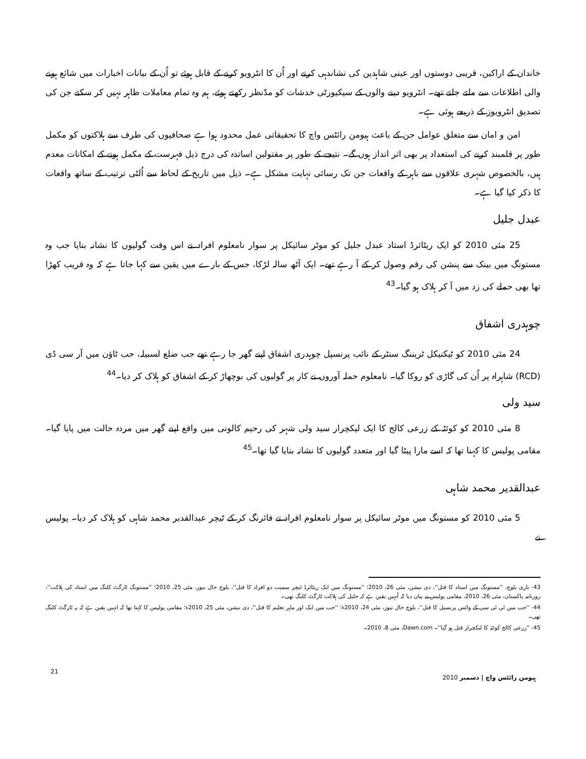خاندان کے اراکین، قریبی دوستوں اور عینی شاہدین کی نشاندہی کرنے اور اُن کا انٹرویو کرنے کے قابل ہوئے تو اُن کے بیانات اخبارات میں شائع ہونے والی اطلاعات سے ملتے جلتے تھے۔ انٹرویو دینے والوں کے سیکیورٹی خدشات کو مدّنظر رکھتے ہوئے، ہم وہ تمام معاملات ظاہر نہیں کر سکتے جن کی تصدیق انٹرویوز کے ذریعے ہوئی ہے۔
امن و امان سے متعلق عوامل جن کے باعث ہیومن رائٹس واچ کا تحقیقاتی عمل محدود ہوا ہے صحافیوں کی طرف سے ہلاکتوں کو مکمل طور پر قلمبند کرنے کی استعداد پر بھی اثر انداز ہوں گے۔ نتیجے کے طور پر مقتولین اساتذہ کی درج ذیل فہرست کے مکمل ہونے کے امکانات معدم ہیں، بالخصوص شہری علاقوں سے باہر کے واقعات جن تک رسائی نہایت مشکل ہے۔ ذیل میں تاریخ کے لحاظ سے اُلٹی ترتیب کے ساتھ واقعات کا ذکر کیا گیا ہے۔
عبدل جلیل
25 مئی 2010 کو ایک ریٹائرڈ استاد عبدل جلیل کو موٹر سائیکل پر سوار نامعلوم افراد نے اس وقت گولیوں کا نشانہ بنایا جب وہ مستونگ میں بینک سے پنشن کی رقم وصول کر کے آ رہے تھے۔ ایک آٹھ سالہ لڑکا، جس کے بارے میں یقین سے کہا جاتا ہے کہ وہ قریب کھڑا تھا بھی حملے کی زد میں آ کر ہلاک ہو گیا۔<sup>43</sup>
چوہدری اشفاق
24 مئی 2010 کو ٹیکنیکل ٹریننگ سنٹر کے نائب پرنسپل چوہدری اشفاق اپنے گھر جا رہے تھے جب ضلع لسبیلہ، حب ٹاؤن میں آر سی ڈی (RCD) شاہراہ پر اُن کی گاڑی کو روکا گیا۔ نامعلوم حملہ آوروں نے کار پر گولیوں کی بوچھاڑ کر کے اشفاق کو ہلاک کر دیا۔<sup>44</sup>
سید ولی
8 مئی 2010 کو کوئٹہ کے زرعی کالج کا ایک لیکچرار سید ولی شہر کی رحیم کالونی میں واقع اپنے گھر میں مردہ حالت میں پایا گیا۔ مقامی پولیس کا کہنا تھا کہ اسے مارا پیٹا گیا اور متعدد گولیوں کا نشانہ بنایا گیا تھا۔<sup>45</sup>
عبدالقدیر محمد شاہی
5 مئی 2010 کو مستونگ میں موٹر سائیکل پر سوار نامعلوم افراد نے فائرنگ کر کے ٹیچر عبدالقدیر محمد شاہی کو ہلاک کر دیا۔ پولیس نے
43- باری بلوچ، ''مستونگ میں استاد کا قتل''، دی نیشن، مئی 26، 2010؛ ''مستونگ میں ایک ریٹائرڈ ٹیچر سمیت دو افراد کا قتل''، بلوچ حال نیوز، مئی 25، 2010؛ ''مستونگ ٹارگٹ کلنگ میں استاد کی ہلاکت''، روزنامہ پاکستان، مئی 26، 2010، مقامی پولیس نے بیان دیا کہ اُنہیں یقین ہے کہ جلیل کی ہلاکت ٹارگٹ کلنگ تھی۔
44- ''حب میں ٹی ٹی سی کے وائس پرنسپل کا قتل''، بلوچ حال نیوز، مئی 24، 2010ء؛ ''حب میں ایک اور ماہر تعلیم کا قتل''، دی نیشن، مئی 25، 2010ء؛ مقامی پولیس کا کہنا تھا کہ انہیں یقین ہے کہ یہ ٹارگٹ کلنگ تھی۔
45- ''زرعی کالج کوئٹہ کا لیکچرار قتل ہو گیا''۔ Dawn.com، مئی 8، 2010۔
21 ہیومن رائٹس واچ | دسمبر 2010